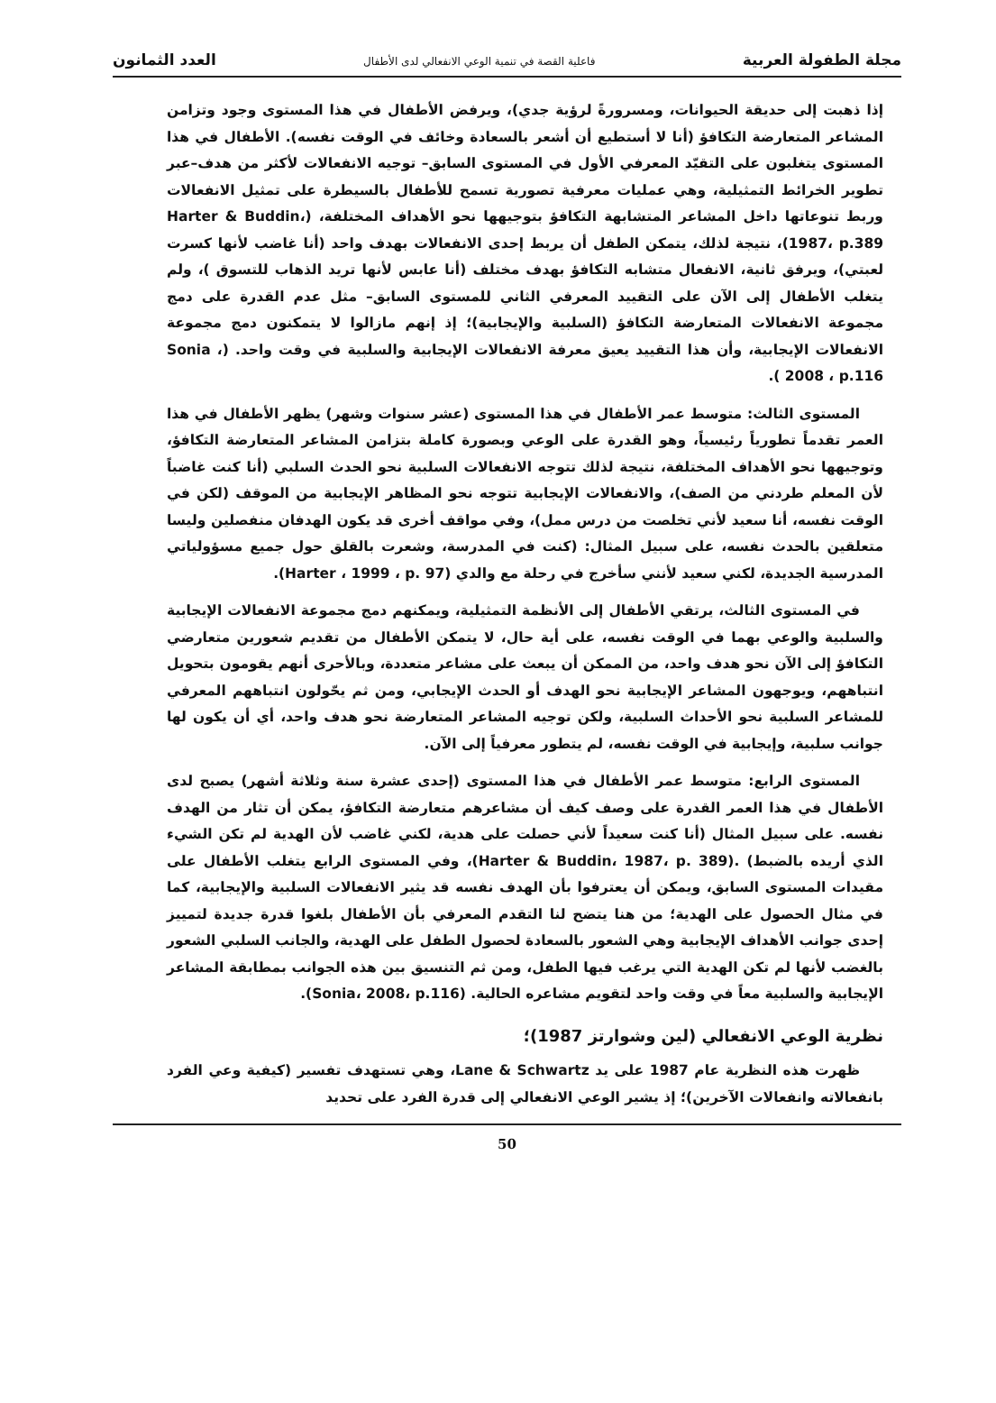مجلة الطفولة العربية فاعلية القصة في تنمية الوعي الانفعالي لدى الأطفال العدد الثمانون
إذا ذهبت إلى حديقة الحيوانات، ومسرورةً لرؤية جدي)، ويرفض الأطفال في هذا المستوى وجود وتزامن المشاعر المتعارضة التكافؤ (أنا لا أستطيع أن أشعر بالسعادة وخائف في الوقت نفسه). الأطفال في هذا المستوى يتغلبون على التقيّد المعرفي الأول في المستوى السابق– توجيه الانفعالات لأكثر من هدف–عبر تطوير الخرائط التمثيلية، وهي عمليات معرفية تصورية تسمح للأطفال بالسيطرة على تمثيل الانفعالات وربط تنوعاتها داخل المشاعر المتشابهة التكافؤ بتوجيهها نحو الأهداف المختلفة، (Harter & Buddin، 1987، p.389)، نتيجة لذلك، يتمكن الطفل أن يربط إحدى الانفعالات بهدف واحد (أنا غاضب لأنها كسرت لعبتي)، ويرفق ثانية، الانفعال متشابه التكافؤ بهدف مختلف (أنا عابس لأنها تريد الذهاب للتسوق )، ولم يتغلب الأطفال إلى الآن على التقييد المعرفي الثاني للمستوى السابق– مثل عدم القدرة على دمج مجموعة الانفعالات المتعارضة التكافؤ (السلبية والإيجابية)؛ إذ إنهم مازالوا لا يتمكنون دمج مجموعة الانفعالات الإيجابية، وأن هذا التقييد يعيق معرفة الانفعالات الإيجابية والسلبية في وقت واحد. (Sonia ، 2008 ، p.116 ).
المستوى الثالث: متوسط عمر الأطفال في هذا المستوى (عشر سنوات وشهر) يظهر الأطفال في هذا العمر تقدماً تطورياً رئيسياً، وهو القدرة على الوعي وبصورة كاملة بتزامن المشاعر المتعارضة التكافؤ، وتوجيهها نحو الأهداف المختلفة، نتيجة لذلك تتوجه الانفعالات السلبية نحو الحدث السلبي (أنا كنت غاضباً لأن المعلم طردني من الصف)، والانفعالات الإيجابية تتوجه نحو المظاهر الإيجابية من الموقف (لكن في الوقت نفسه، أنا سعيد لأني تخلصت من درس ممل)، وفي مواقف أخرى قد يكون الهدفان منفصلين وليسا متعلقين بالحدث نفسه، على سبيل المثال: (كنت في المدرسة، وشعرت بالقلق حول جميع مسؤولياتي المدرسية الجديدة، لكني سعيد لأنني سأخرج في رحلة مع والدي (Harter ، 1999 ، p. 97).
في المستوى الثالث، يرتقي الأطفال إلى الأنظمة التمثيلية، ويمكنهم دمج مجموعة الانفعالات الإيجابية والسلبية والوعي بهما في الوقت نفسه، على أية حال، لا يتمكن الأطفال من تقديم شعورين متعارضي التكافؤ إلى الآن نحو هدف واحد، من الممكن أن يبعث على مشاعر متعددة، وبالأحرى أنهم يقومون بتحويل انتباههم، ويوجهون المشاعر الإيجابية نحو الهدف أو الحدث الإيجابي، ومن ثم يحّولون انتباههم المعرفي للمشاعر السلبية نحو الأحداث السلبية، ولكن توجيه المشاعر المتعارضة نحو هدف واحد، أي أن يكون لها جوانب سلبية، وإيجابية في الوقت نفسه، لم يتطور معرفياً إلى الآن.
المستوى الرابع: متوسط عمر الأطفال في هذا المستوى (إحدى عشرة سنة وثلاثة أشهر) يصبح لدى الأطفال في هذا العمر القدرة على وصف كيف أن مشاعرهم متعارضة التكافؤ، يمكن أن تثار من الهدف نفسه. على سبيل المثال (أنا كنت سعيداً لأني حصلت على هدية، لكني غاضب لأن الهدية لم تكن الشيء الذي أريده بالضبط) .(Harter & Buddin، 1987، p. 389)، وفي المستوى الرابع يتغلب الأطفال على مقيدات المستوى السابق، ويمكن أن يعترفوا بأن الهدف نفسه قد يثير الانفعالات السلبية والإيجابية، كما في مثال الحصول على الهدية؛ من هنا يتضح لنا التقدم المعرفي بأن الأطفال بلغوا قدرة جديدة لتمييز إحدى جوانب الأهداف الإيجابية وهي الشعور بالسعادة لحصول الطفل على الهدية، والجانب السلبي الشعور بالغضب لأنها لم تكن الهدية التي يرغب فيها الطفل، ومن ثم التنسيق بين هذه الجوانب بمطابقة المشاعر الإيجابية والسلبية معاً في وقت واحد لتقويم مشاعره الحالية. (Sonia، 2008، p.116).
نظرية الوعي الانفعالي (لين وشوارتز 1987)؛
ظهرت هذه النظرية عام 1987 على يد Lane & Schwartz، وهي تستهدف تفسير (كيفية وعي الفرد بانفعالاته وانفعالات الآخرين)؛ إذ يشير الوعي الانفعالي إلى قدرة الفرد على تحديد
50